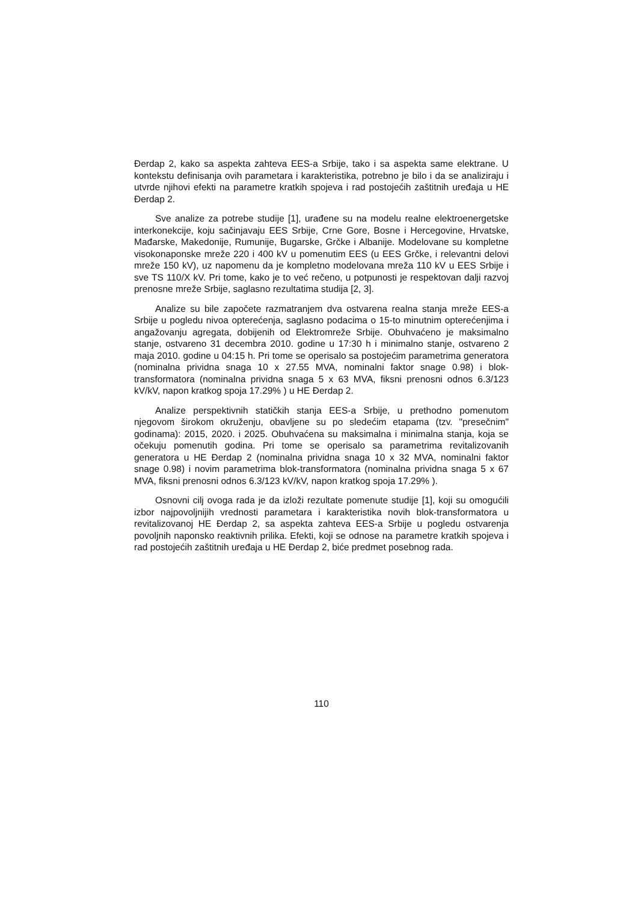Đerdap 2, kako sa aspekta zahteva EES-a Srbije, tako i sa aspekta same elektrane. U kontekstu definisanja ovih parametara i karakteristika, potrebno je bilo i da se analiziraju i utvrde njihovi efekti na parametre kratkih spojeva i rad postojećih zaštitnih uređaja u HE Đerdap 2.
Sve analize za potrebe studije [1], urađene su na modelu realne elektroenergetske interkonekcije, koju sačinjavaju EES Srbije, Crne Gore, Bosne i Hercegovine, Hrvatske, Mađarske, Makedonije, Rumunije, Bugarske, Grčke i Albanije. Modelovane su kompletne visokonaponske mreže 220 i 400 kV u pomenutim EES (u EES Grčke, i relevantni delovi mreže 150 kV), uz napomenu da je kompletno modelovana mreža 110 kV u EES Srbije i sve TS 110/X kV. Pri tome, kako je to već rečeno, u potpunosti je respektovan dalji razvoj prenosne mreže Srbije, saglasno rezultatima studija [2, 3].
Analize su bile započete razmatranjem dva ostvarena realna stanja mreže EES-a Srbije u pogledu nivoa opterećenja, saglasno podacima o 15-to minutnim opterećenjima i angažovanju agregata, dobijenih od Elektromreže Srbije. Obuhvaćeno je maksimalno stanje, ostvareno 31 decembra 2010. godine u 17:30 h i minimalno stanje, ostvareno 2 maja 2010. godine u 04:15 h. Pri tome se operisalo sa postojećim parametrima generatora (nominalna prividna snaga 10 x 27.55 MVA, nominalni faktor snage 0.98) i blok-transformatora (nominalna prividna snaga 5 x 63 MVA, fiksni prenosni odnos 6.3/123 kV/kV, napon kratkog spoja 17.29% ) u HE Đerdap 2.
Analize perspektivnih statičkih stanja EES-a Srbije, u prethodno pomenutom njegovom širokom okruženju, obavljene su po sledećim etapama (tzv. "presečnim" godinama): 2015, 2020. i 2025. Obuhvaćena su maksimalna i minimalna stanja, koja se očekuju pomenutih godina. Pri tome se operisalo sa parametrima revitalizovanih generatora u HE Đerdap 2 (nominalna prividna snaga 10 x 32 MVA, nominalni faktor snage 0.98) i novim parametrima blok-transformatora (nominalna prividna snaga 5 x 67 MVA, fiksni prenosni odnos 6.3/123 kV/kV, napon kratkog spoja 17.29% ).
Osnovni cilj ovoga rada je da izloži rezultate pomenute studije [1], koji su omogućili izbor najpovoljnijih vrednosti parametara i karakteristika novih blok-transformatora u revitalizovanoj HE Đerdap 2, sa aspekta zahteva EES-a Srbije u pogledu ostvarenja povoljnih naponsko reaktivnih prilika. Efekti, koji se odnose na parametre kratkih spojeva i rad postojećih zaštitnih uređaja u HE Đerdap 2, biće predmet posebnog rada.
110